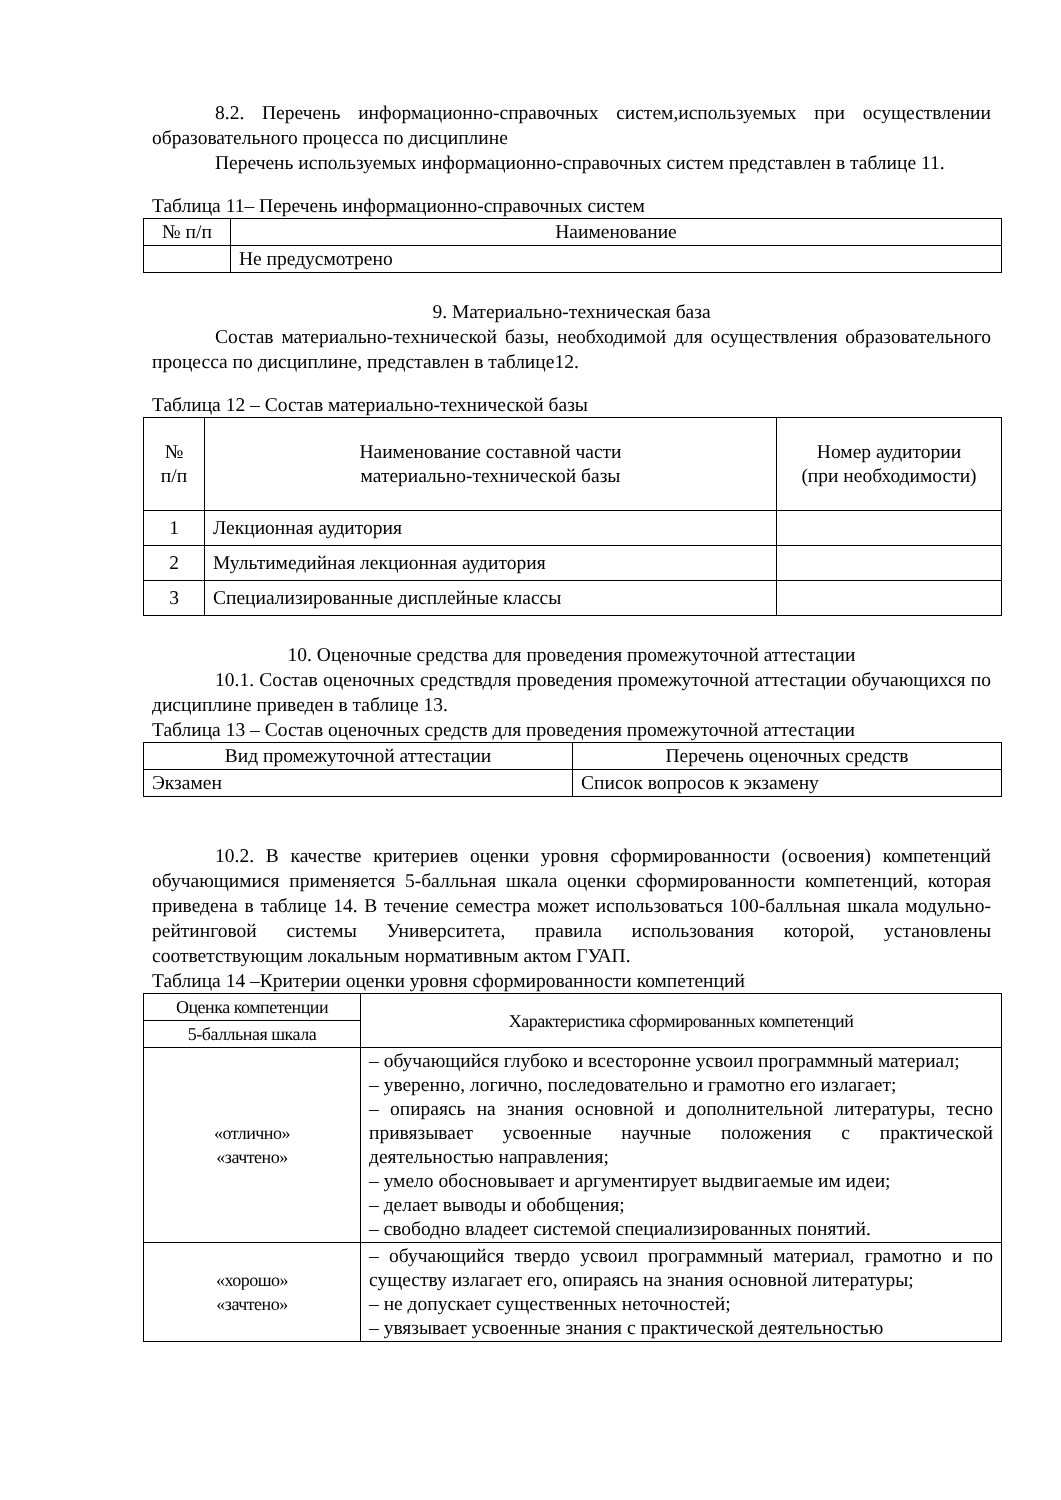8.2. Перечень информационно-справочных систем,используемых при осуществлении образовательного процесса по дисциплине
Перечень используемых информационно-справочных систем представлен в таблице 11.
Таблица 11– Перечень информационно-справочных систем
| № п/п | Наименование |
| --- | --- |
| | Не предусмотрено |
9. Материально-техническая база
Состав материально-технической базы, необходимой для осуществления образовательного процесса по дисциплине, представлен в таблице12.
Таблица 12 – Состав материально-технической базы
| № п/п | Наименование составной части материально-технической базы | Номер аудитории (при необходимости) |
| --- | --- | --- |
| 1 | Лекционная аудитория | |
| 2 | Мультимедийная лекционная аудитория | |
| 3 | Специализированные дисплейные классы | |
10. Оценочные средства для проведения промежуточной аттестации
10.1. Состав оценочных средствдля проведения промежуточной аттестации обучающихся по дисциплине приведен в таблице 13.
Таблица 13 – Состав оценочных средств для проведения промежуточной аттестации
| Вид промежуточной аттестации | Перечень оценочных средств |
| --- | --- |
| Экзамен | Список вопросов к экзамену |
10.2. В качестве критериев оценки уровня сформированности (освоения) компетенций обучающимися применяется 5-балльная шкала оценки сформированности компетенций, которая приведена в таблице 14. В течение семестра может использоваться 100-балльная шкала модульно-рейтинговой системы Университета, правила использования которой, установлены соответствующим локальным нормативным актом ГУАП.
Таблица 14 –Критерии оценки уровня сформированности компетенций
| Оценка компетенции | Характеристика сформированных компетенций |
| --- | --- |
| 5-балльная шкала | |
| «отлично» «зачтено» | – обучающийся глубоко и всесторонне усвоил программный материал; – уверенно, логично, последовательно и грамотно его излагает; – опираясь на знания основной и дополнительной литературы, тесно привязывает усвоенные научные положения с практической деятельностью направления; – умело обосновывает и аргументирует выдвигаемые им идеи; – делает выводы и обобщения; – свободно владеет системой специализированных понятий. |
| «хорошо» «зачтено» | – обучающийся твердо усвоил программный материал, грамотно и по существу излагает его, опираясь на знания основной литературы; – не допускает существенных неточностей; – увязывает усвоенные знания с практической деятельностью |